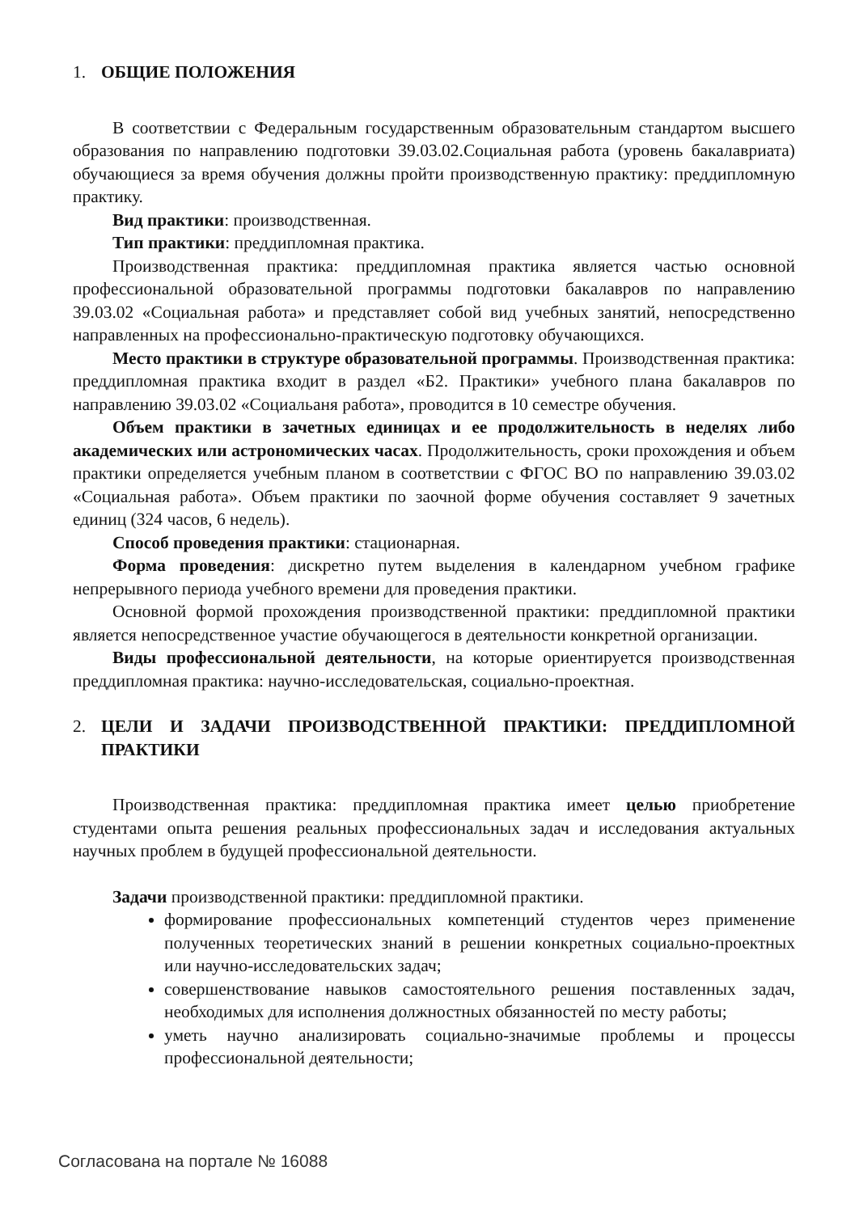1. ОБЩИЕ ПОЛОЖЕНИЯ
В соответствии с Федеральным государственным образовательным стандартом высшего образования по направлению подготовки 39.03.02.Социальная работа (уровень бакалавриата) обучающиеся за время обучения должны пройти производственную практику: преддипломную практику.
Вид практики: производственная.
Тип практики: преддипломная практика.
Производственная практика: преддипломная практика является частью основной профессиональной образовательной программы подготовки бакалавров по направлению 39.03.02 «Социальная работа» и представляет собой вид учебных занятий, непосредственно направленных на профессионально-практическую подготовку обучающихся.
Место практики в структуре образовательной программы. Производственная практика: преддипломная практика входит в раздел «Б2. Практики» учебного плана бакалавров по направлению 39.03.02 «Социальаня работа», проводится в 10 семестре обучения.
Объем практики в зачетных единицах и ее продолжительность в неделях либо академических или астрономических часах. Продолжительность, сроки прохождения и объем практики определяется учебным планом в соответствии с ФГОС ВО по направлению 39.03.02 «Социальная работа». Объем практики по заочной форме обучения составляет 9 зачетных единиц (324 часов, 6 недель).
Способ проведения практики: стационарная.
Форма проведения: дискретно путем выделения в календарном учебном графике непрерывного периода учебного времени для проведения практики.
Основной формой прохождения производственной практики: преддипломной практики является непосредственное участие обучающегося в деятельности конкретной организации.
Виды профессиональной деятельности, на которые ориентируется производственная преддипломная практика: научно-исследовательская, социально-проектная.
2. ЦЕЛИ И ЗАДАЧИ ПРОИЗВОДСТВЕННОЙ ПРАКТИКИ: ПРЕДДИПЛОМНОЙ ПРАКТИКИ
Производственная практика: преддипломная практика имеет целью приобретение студентами опыта решения реальных профессиональных задач и исследования актуальных научных проблем в будущей профессиональной деятельности.
Задачи производственной практики: преддипломной практики.
формирование профессиональных компетенций студентов через применение полученных теоретических знаний в решении конкретных социально-проектных или научно-исследовательских задач;
совершенствование навыков самостоятельного решения поставленных задач, необходимых для исполнения должностных обязанностей по месту работы;
уметь научно анализировать социально-значимые проблемы и процессы профессиональной деятельности;
Согласована на портале № 16088